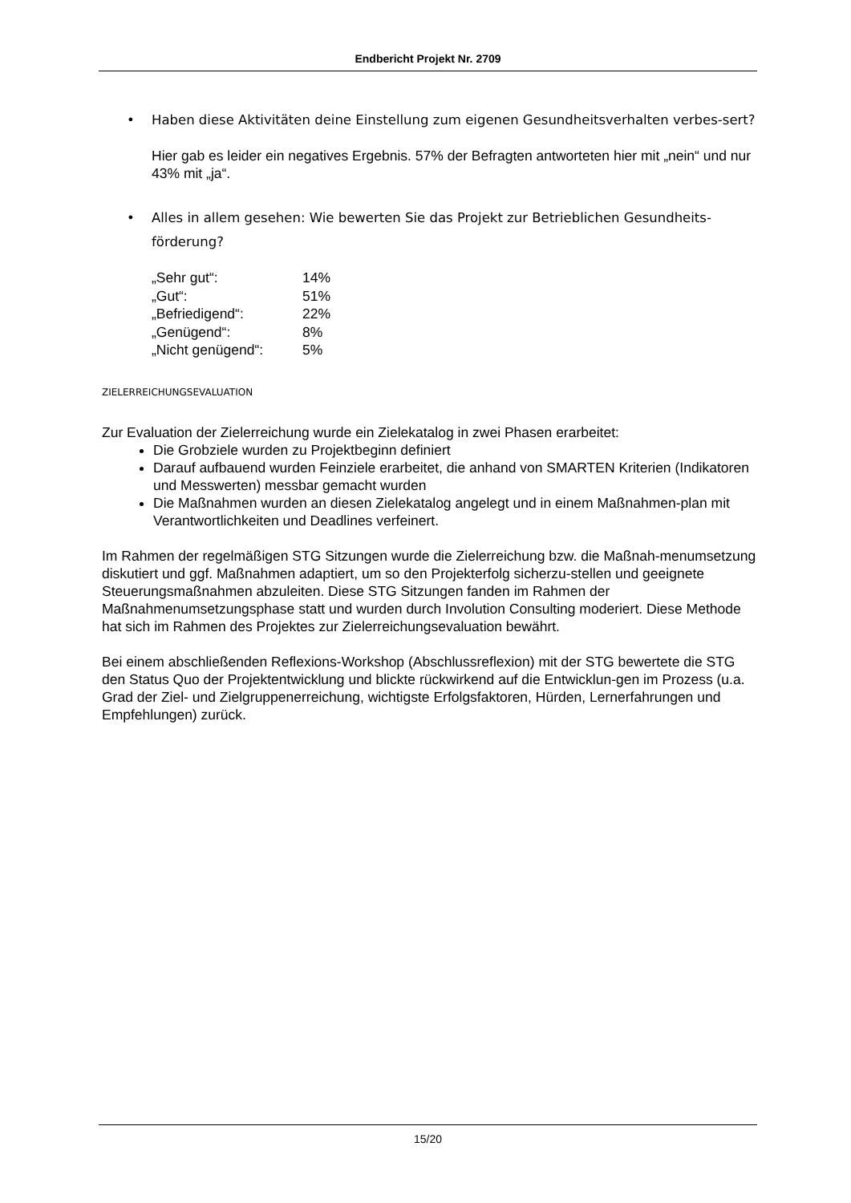Endbericht Projekt Nr. 2709
• Haben diese Aktivitäten deine Einstellung zum eigenen Gesundheitsverhalten verbes-sert?
Hier gab es leider ein negatives Ergebnis. 57% der Befragten antworteten hier mit „nein“ und nur 43% mit „ja“.
• Alles in allem gesehen: Wie bewerten Sie das Projekt zur Betrieblichen Gesundheits-förderung?
| „Sehr gut“: | 14% |
| „Gut“: | 51% |
| „Befriedigend“: | 22% |
| „Genügend“: | 8% |
| „Nicht genügend“: | 5% |
ZIELERREICHUNGSEVALUATION
Zur Evaluation der Zielerreichung wurde ein Zielekatalog in zwei Phasen erarbeitet:
Die Grobziele wurden zu Projektbeginn definiert
Darauf aufbauend wurden Feinziele erarbeitet, die anhand von SMARTEN Kriterien (Indikatoren und Messwerten) messbar gemacht wurden
Die Maßnahmen wurden an diesen Zielekatalog angelegt und in einem Maßnahmen-plan mit Verantwortlichkeiten und Deadlines verfeinert.
Im Rahmen der regelmäßigen STG Sitzungen wurde die Zielerreichung bzw. die Maßnah-menumsetzung diskutiert und ggf. Maßnahmen adaptiert, um so den Projekterfolg sicherzu-stellen und geeignete Steuerungsmaßnahmen abzuleiten. Diese STG Sitzungen fanden im Rahmen der Maßnahmenumsetzungsphase statt und wurden durch Involution Consulting moderiert. Diese Methode hat sich im Rahmen des Projektes zur Zielerreichungsevaluation bewährt.
Bei einem abschließenden Reflexions-Workshop (Abschlussreflexion) mit der STG bewertete die STG den Status Quo der Projektentwicklung und blickte rückwirkend auf die Entwicklun-gen im Prozess (u.a. Grad der Ziel- und Zielgruppenerreichung, wichtigste Erfolgsfaktoren, Hürden, Lernerfahrungen und Empfehlungen) zurück.
15/20